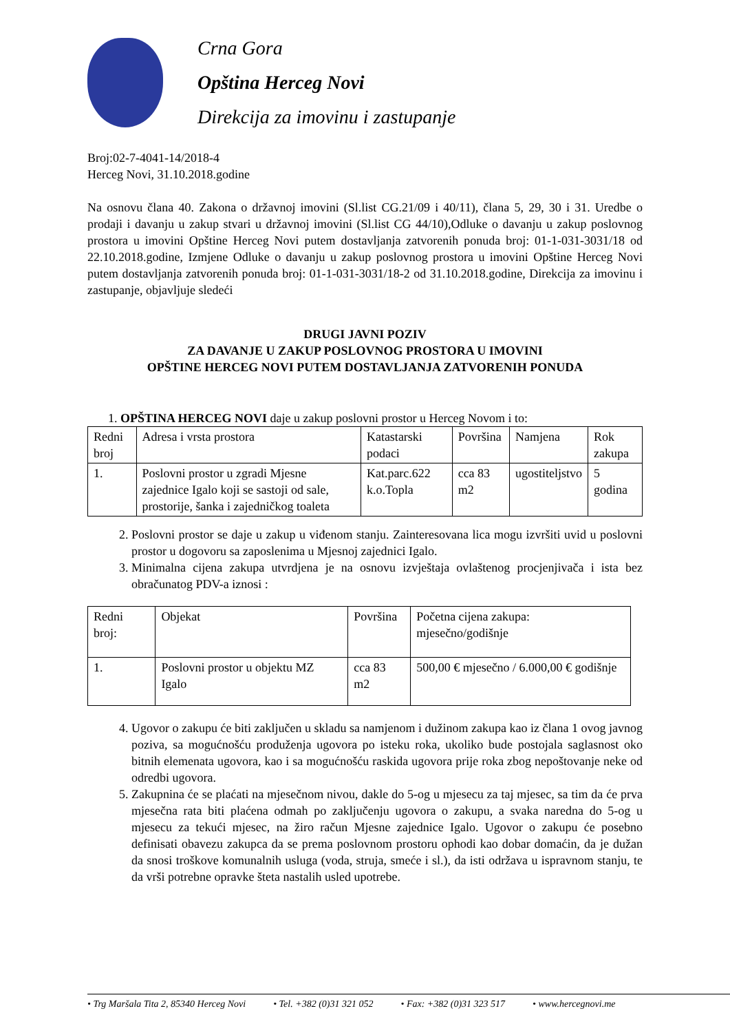Crna Gora
Opština Herceg Novi
Direkcija za imovinu i zastupanje
Broj:02-7-4041-14/2018-4
Herceg Novi, 31.10.2018.godine
Na osnovu člana 40. Zakona o državnoj imovini (Sl.list CG.21/09 i 40/11), člana 5, 29, 30 i 31. Uredbe o prodaji i davanju u zakup stvari u državnoj imovini (Sl.list CG 44/10),Odluke o davanju u zakup poslovnog prostora u imovini Opštine Herceg Novi putem dostavljanja zatvorenih ponuda broj: 01-1-031-3031/18 od 22.10.2018.godine, Izmjene Odluke o davanju u zakup poslovnog prostora u imovini Opštine Herceg Novi putem dostavljanja zatvorenih ponuda broj: 01-1-031-3031/18-2 od 31.10.2018.godine, Direkcija za imovinu i zastupanje, objavljuje sledeći
DRUGI JAVNI POZIV
ZA DAVANJE U ZAKUP POSLOVNOG PROSTORA U IMOVINI
OPŠTINE HERCEG NOVI PUTEM DOSTAVLJANJA ZATVORENIH PONUDA
1. OPŠTINA HERCEG NOVI daje u zakup poslovni prostor u Herceg Novom i to:
| Redni broj | Adresa i vrsta prostora | Katastarski podaci | Površina | Namjena | Rok zakupa |
| 1. | Poslovni prostor u zgradi Mjesne zajednice Igalo koji se sastoji od sale, prostorije, šanka i zajedničkog toaleta | Kat.parc.622 k.o.Topla | cca 83 m2 | ugostiteljstvo | 5 godina |
2. Poslovni prostor se daje u zakup u viđenom stanju. Zainteresovana lica mogu izvršiti uvid u poslovni prostor u dogovoru sa zaposlenima u Mjesnoj zajednici Igalo.
3. Minimalna cijena zakupa utvrdjena je na osnovu izvještaja ovlaštenog procjenjivača i ista bez obračunatog PDV-a iznosi :
| Redni broj: | Objekat | Površina | Početna cijena zakupa: mjesečno/godišnje |
| 1. | Poslovni prostor u objektu MZ Igalo | cca 83 m2 | 500,00 € mjesečno / 6.000,00 € godišnje |
4. Ugovor o zakupu će biti zaključen u skladu sa namjenom i dužinom zakupa kao iz člana 1 ovog javnog poziva, sa mogućnošću produženja ugovora po isteku roka, ukoliko bude postojala saglasnost oko bitnih elemenata ugovora, kao i sa mogućnošću raskida ugovora prije roka zbog nepoštovanje neke od odredbi ugovora.
5. Zakupnina će se plaćati na mjesečnom nivou, dakle do 5-og u mjesecu za taj mjesec, sa tim da će prva mjesečna rata biti plaćena odmah po zaključenju ugovora o zakupu, a svaka naredna do 5-og u mjesecu za tekući mjesec, na žiro račun Mjesne zajednice Igalo. Ugovor o zakupu će posebno definisati obavezu zakupca da se prema poslovnom prostoru ophodi kao dobar domaćin, da je dužan da snosi troškove komunalnih usluga (voda, struja, smeće i sl.), da isti održava u ispravnom stanju, te da vrši potrebne opravke šteta nastalih usled upotrebe.
• Trg Maršala Tita 2, 85340 Herceg Novi • Tel. +382 (0)31 321 052 • Fax: +382 (0)31 323 517 • www.hercegnovi.me